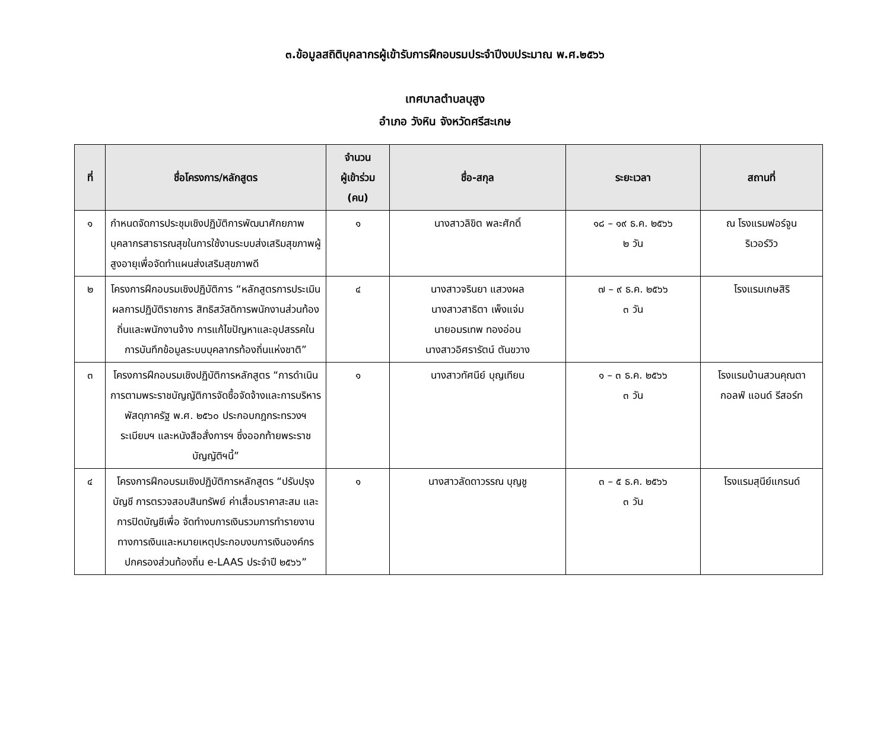๓.ข้อมูลสถิติบุคลากรผู้เข้ารับการฝึกอบรมประจำปีงบประมาณ พ.ศ.๒๕๖๖
เทศบาลตำบลบุสูง
อำเภอ วังหิน จังหวัดศรีสะเกษ
| ที่ | ชื่อโครงการ/หลักสูตร | จำนวน ผู้เข้าร่วม (คน) | ชื่อ-สกุล | ระยะเวลา | สถานที่ |
| --- | --- | --- | --- | --- | --- |
| ๑ | กำหนดจัดการประชุมเชิงปฏิบัติการพัฒนาศักยภาพบุคลากรสาธารณสุขในการใช้งานระบบส่งเสริมสุขภาพผู้สูงอายุเพื่อจัดทำแผนส่งเสริมสุขภาพดี | ๑ | นางสาวลิขิต พละศักดิ์ | ๑๘ – ๑๙ ธ.ค. ๒๕๖๖ ๒ วัน | ณ โรงแรมฟอร์จูน ริเวอร์วิว |
| ๒ | โครงการฝึกอบรมเชิงปฏิบัติการ “หลักสูตรการประเมินผลการปฏิบัติราชการ สิทธิสวัสดิการพนักงานส่วนท้องถิ่นและพนักงานจ้าง การแก้ไขปัญหาและอุปสรรคในการบันทึกข้อมูลระบบบุคลากรท้องถิ่นแห่งชาติ” | ๔ | นางสาวจรินยา แสวงผล นางสาวสาธิตา เพ็งแจ่ม นายอมรเทพ ทองอ่อน นางสาวอิศรารัตน์ ตันขวาง | ๗ – ๙ ธ.ค. ๒๕๖๖ ๓ วัน | โรงแรมเกษสิริ |
| ๓ | โครงการฝึกอบรมเชิงปฏิบัติการหลักสูตร “การดำเนินการตามพระราชบัญญัติการจัดซื้อจัดจ้างและการบริหารพัสดุภาครัฐ พ.ศ. ๒๕๖๐ ประกอบกฎกระทรวงฯ ระเบียบฯ และหนังสือสั่งการฯ ซึ่งออกท้ายพระราชบัญญัติฯนี้” | ๑ | นางสาวทัศนีย์ บุญเทียน | ๑ – ๓ ธ.ค. ๒๕๖๖ ๓ วัน | โรงแรมบ้านสวนคุณตา กอลฟ์ แอนด์ รีสอร์ท |
| ๔ | โครงการฝึกอบรมเชิงปฏิบัติการหลักสูตร “ปรับปรุงบัญชี การตรวจสอบสินทรัพย์ ค่าเสื่อมราคาสะสม และการปิดบัญชีเพื่อ จัดทำงบการเงินรวมการทำรายงานทางการเงินและหมายเหตุประกอบงบการเงินองค์กรปกครองส่วนท้องถิ่น e-LAAS ประจำปี ๒๕๖๖” | ๑ | นางสาวลัดดาวรรณ บุญชู | ๓ – ๕ ธ.ค. ๒๕๖๖ ๓ วัน | โรงแรมสุนีย์แกรนด์ |